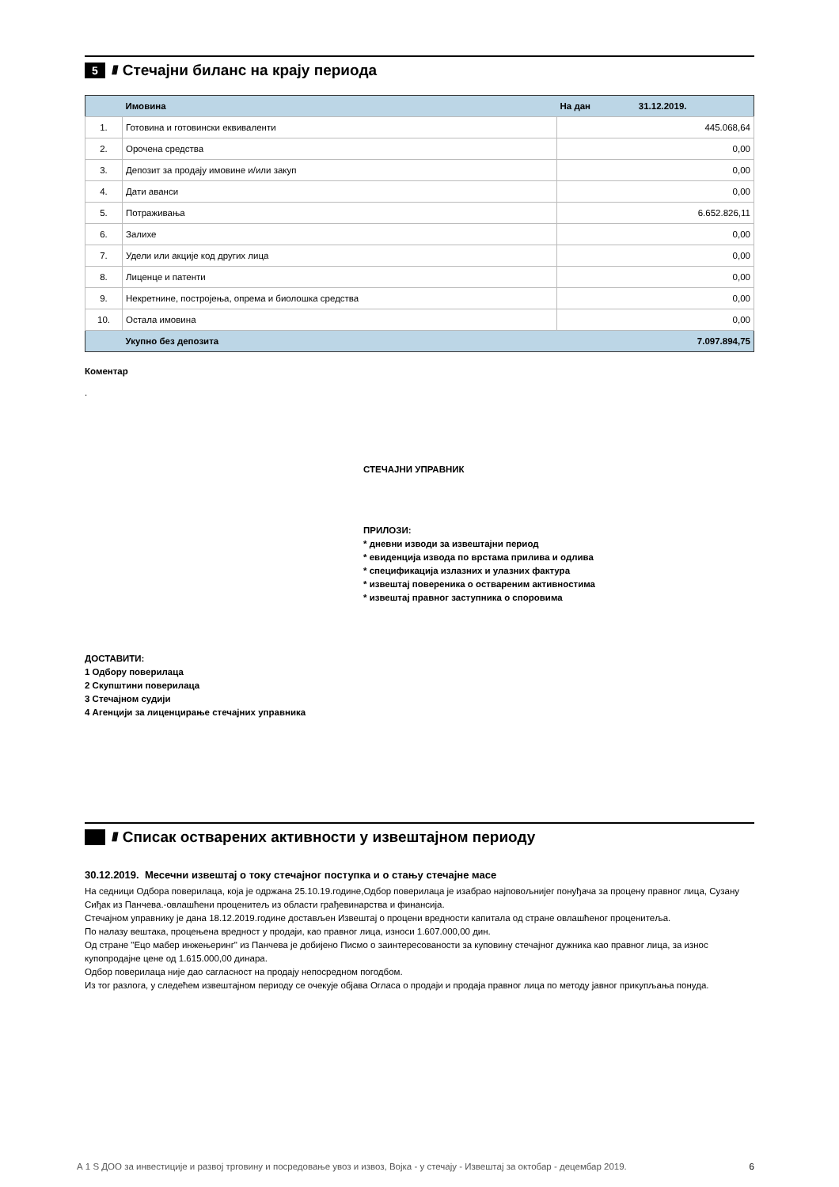5 ////
Стечајни биланс на крају периода
| | Имовина | На дан 31.12.2019. |
| --- | --- | --- |
| 1. | Готовина и готовински еквиваленти | 445.068,64 |
| 2. | Орочена средства | 0,00 |
| 3. | Депозит за продају имовине и/или закуп | 0,00 |
| 4. | Дати аванси | 0,00 |
| 5. | Потраживања | 6.652.826,11 |
| 6. | Залихе | 0,00 |
| 7. | Удели или акције код других лица | 0,00 |
| 8. | Лиценце и патенти | 0,00 |
| 9. | Некретнине, постројења, опрема и биолошка средства | 0,00 |
| 10. | Остала имовина | 0,00 |
| | Укупно без депозита | 7.097.894,75 |
Коментар
.
СТЕЧАЈНИ УПРАВНИК
ПРИЛОЗИ:
* дневни изводи за извештајни период
* евиденција извода по врстама прилива и одлива
* спецификација излазних и улазних фактура
* извештај повереника о оствареним активностима
* извештај правног заступника о споровима
ДОСТАВИТИ:
1 Одбору поверилаца
2 Скупштини поверилаца
3 Стечајном судији
4 Агенцији за лиценцирање стечајних управника
////
Списак остварених активности у извештајном периоду
30.12.2019. Месечни извештај о току стечајног поступка и о стању стечајне масе
На седници Одбора поверилаца, која је одржана 25.10.19.године,Одбор поверилаца је изабрао најповољнијег понуђача за процену правног лица, Сузану Сиђак из Панчева.-овлашћени проценитељ из области грађевинарства и финансија.
Стечајном управнику је дана 18.12.2019.године достављен Извештај о процени вредности капитала од стране овлашћеног проценитеља.
По налазу вештака, процењена вредност у продаји, као правног лица, износи 1.607.000,00 дин.
Од стране "Ецо мабер инжењеринг" из Панчева је добијено Писмо о заинтересованости за куповину стечајног дужника као правног лица, за износ купопродајне цене од 1.615.000,00 динара.
Одбор поверилаца није дао сагласност на продају непосредном погодбом.
Из тог разлога, у следећем извештајном периоду се очекује објава Огласа о продаји и продаја правног лица по методу јавног прикупљања понуда.
А 1 S ДОО за инвестиције и развој трговину и посредовање увоз и извоз, Војка - у стечају - Извештај за октобар - децембар 2019. 6